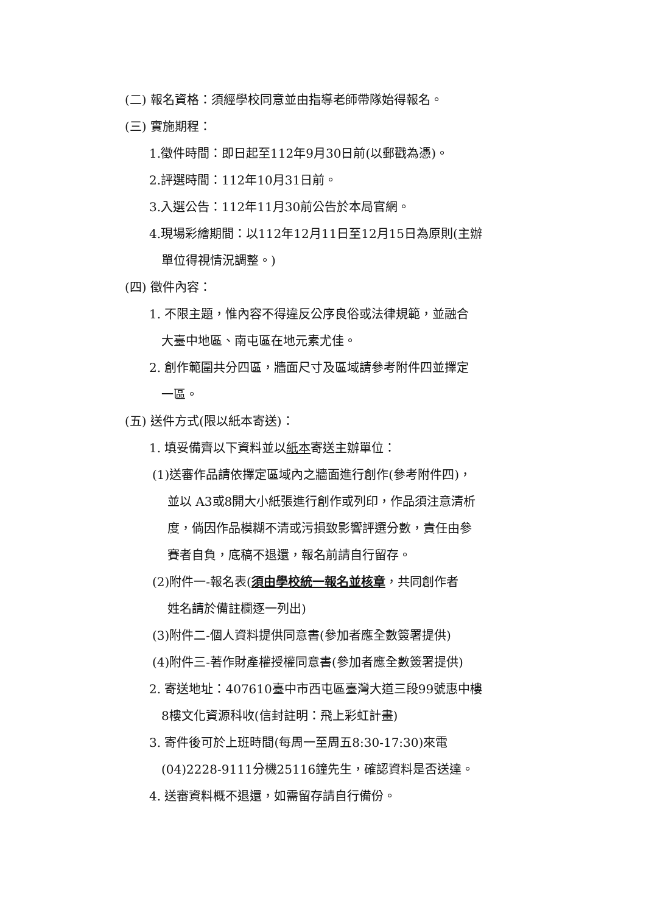(二) 報名資格：須經學校同意並由指導老師帶隊始得報名。
(三) 實施期程：
1.徵件時間：即日起至112年9月30日前(以郵戳為憑)。
2.評選時間：112年10月31日前。
3.入選公告：112年11月30前公告於本局官網。
4.現場彩繪期間：以112年12月11日至12月15日為原則(主辦
單位得視情況調整。)
(四) 徵件內容：
1. 不限主題，惟內容不得違反公序良俗或法律規範，並融合
大臺中地區、南屯區在地元素尤佳。
2. 創作範圍共分四區，牆面尺寸及區域請參考附件四並擇定
一區。
(五) 送件方式(限以紙本寄送)：
1. 填妥備齊以下資料並以紙本寄送主辦單位：
(1)送審作品請依擇定區域內之牆面進行創作(參考附件四)，
並以 A3或8開大小紙張進行創作或列印，作品須注意清析
度，倘因作品模糊不清或污損致影響評選分數，責任由參
賽者自負，底稿不退還，報名前請自行留存。
(2)附件一-報名表(須由學校統一報名並核章，共同創作者
姓名請於備註欄逐一列出)
(3)附件二-個人資料提供同意書(參加者應全數簽署提供)
(4)附件三-著作財產權授權同意書(參加者應全數簽署提供)
2. 寄送地址：407610臺中市西屯區臺灣大道三段99號惠中樓
8樓文化資源科收(信封註明：飛上彩虹計畫)
3. 寄件後可於上班時間(每周一至周五8:30-17:30)來電
(04)2228-9111分機25116鐘先生，確認資料是否送達。
4. 送審資料概不退還，如需留存請自行備份。